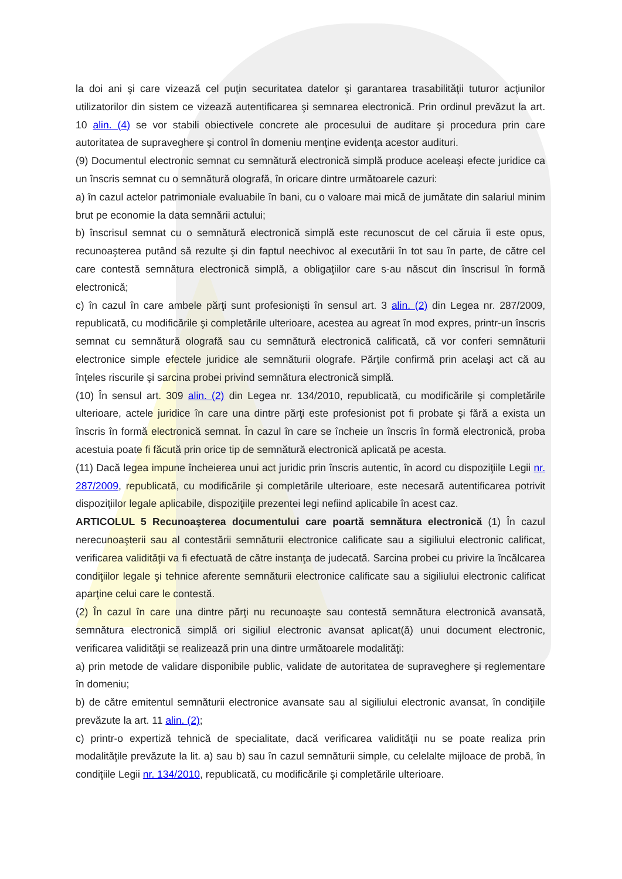la doi ani şi care vizează cel puţin securitatea datelor şi garantarea trasabilităţii tuturor acţiunilor utilizatorilor din sistem ce vizează autentificarea şi semnarea electronică. Prin ordinul prevăzut la art. 10 alin. (4) se vor stabili obiectivele concrete ale procesului de auditare şi procedura prin care autoritatea de supraveghere şi control în domeniu menţine evidenţa acestor audituri.
(9) Documentul electronic semnat cu semnătură electronică simplă produce aceleaşi efecte juridice ca un înscris semnat cu o semnătură olografă, în oricare dintre următoarele cazuri:
a) în cazul actelor patrimoniale evaluabile în bani, cu o valoare mai mică de jumătate din salariul minim brut pe economie la data semnării actului;
b) înscrisul semnat cu o semnătură electronică simplă este recunoscut de cel căruia îi este opus, recunoaşterea putând să rezulte şi din faptul neechivoc al executării în tot sau în parte, de către cel care contestă semnătura electronică simplă, a obligaţiilor care s-au născut din înscrisul în formă electronică;
c) în cazul în care ambele părţi sunt profesionişti în sensul art. 3 alin. (2) din Legea nr. 287/2009, republicată, cu modificările şi completările ulterioare, acestea au agreat în mod expres, printr-un înscris semnat cu semnătură olografă sau cu semnătură electronică calificată, că vor conferi semnăturii electronice simple efectele juridice ale semnăturii olografe. Părţile confirmă prin acelaşi act că au înţeles riscurile şi sarcina probei privind semnătura electronică simplă.
(10) În sensul art. 309 alin. (2) din Legea nr. 134/2010, republicată, cu modificările şi completările ulterioare, actele juridice în care una dintre părţi este profesionist pot fi probate şi fără a exista un înscris în formă electronică semnat. În cazul în care se încheie un înscris în formă electronică, proba acestuia poate fi făcută prin orice tip de semnătură electronică aplicată pe acesta.
(11) Dacă legea impune încheierea unui act juridic prin înscris autentic, în acord cu dispoziţiile Legii nr. 287/2009, republicată, cu modificările şi completările ulterioare, este necesară autentificarea potrivit dispoziţiilor legale aplicabile, dispoziţiile prezentei legi nefiind aplicabile în acest caz.
ARTICOLUL 5 Recunoaşterea documentului care poartă semnătura electronică (1) În cazul nerecunoaşterii sau al contestării semnăturii electronice calificate sau a sigiliului electronic calificat, verificarea validităţii va fi efectuată de către instanţa de judecată. Sarcina probei cu privire la încălcarea condiţiilor legale şi tehnice aferente semnăturii electronice calificate sau a sigiliului electronic calificat aparţine celui care le contestă.
(2) În cazul în care una dintre părţi nu recunoaşte sau contestă semnătura electronică avansată, semnătura electronică simplă ori sigiliul electronic avansat aplicat(ă) unui document electronic, verificarea validităţii se realizează prin una dintre următoarele modalităţi:
a) prin metode de validare disponibile public, validate de autoritatea de supraveghere şi reglementare în domeniu;
b) de către emitentul semnăturii electronice avansate sau al sigiliului electronic avansat, în condiţiile prevăzute la art. 11 alin. (2);
c) printr-o expertiză tehnică de specialitate, dacă verificarea validităţii nu se poate realiza prin modalităţile prevăzute la lit. a) sau b) sau în cazul semnăturii simple, cu celelalte mijloace de probă, în condiţiile Legii nr. 134/2010, republicată, cu modificările şi completările ulterioare.